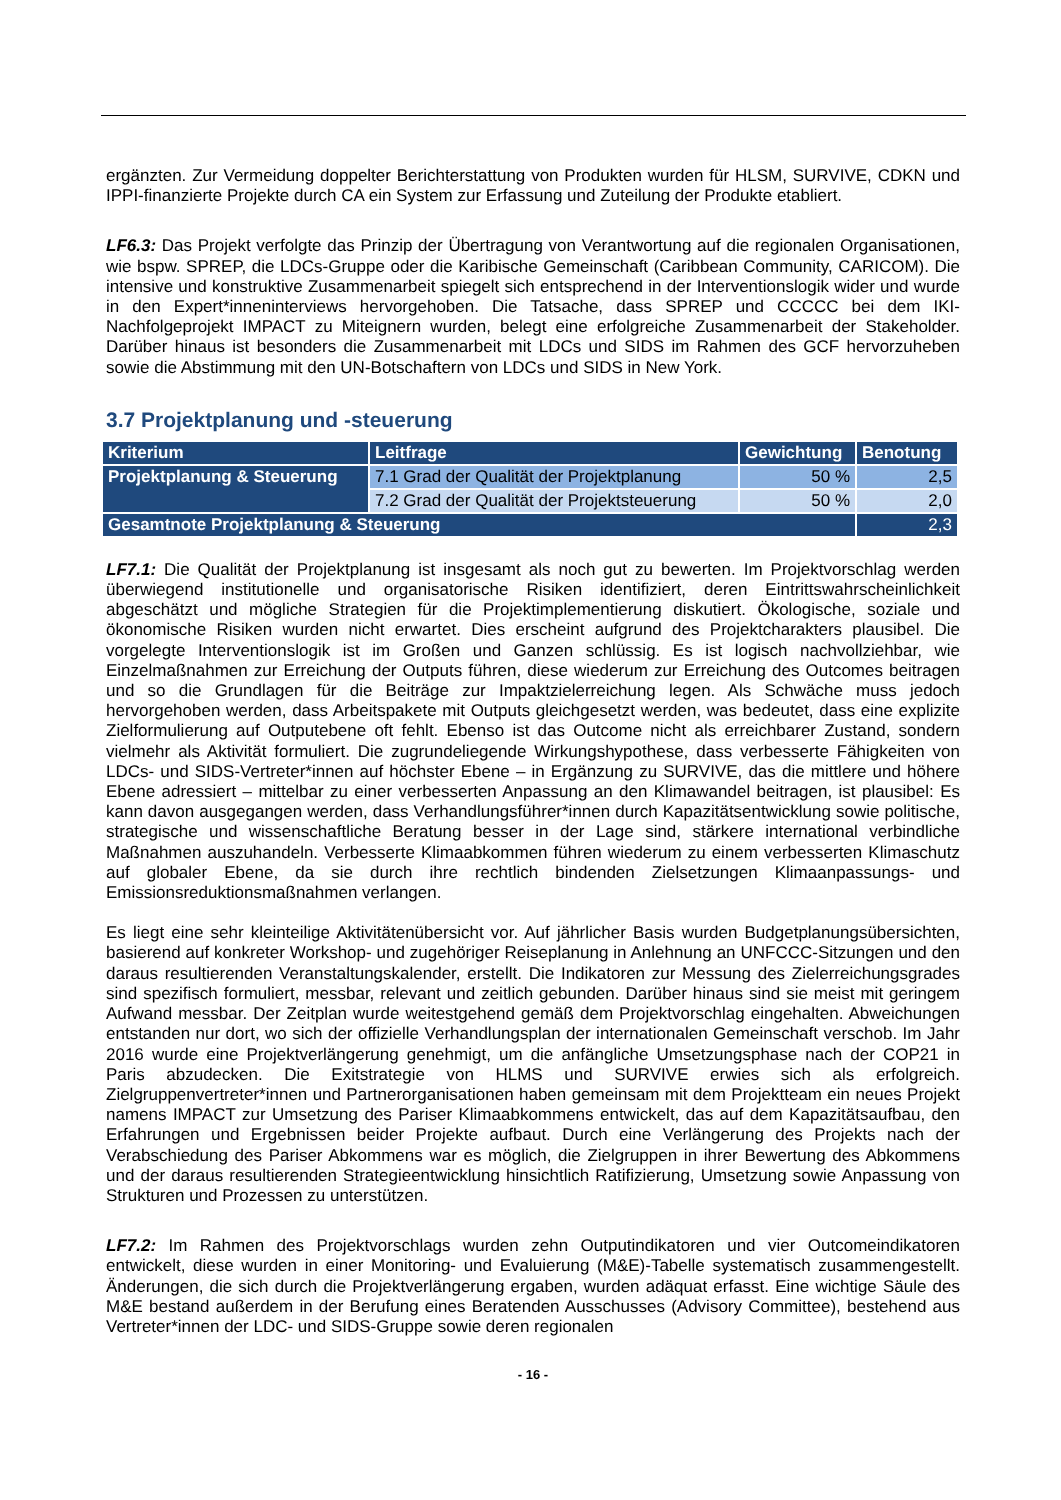ergänzten. Zur Vermeidung doppelter Berichterstattung von Produkten wurden für HLSM, SURVIVE, CDKN und IPPI-finanzierte Projekte durch CA ein System zur Erfassung und Zuteilung der Produkte etabliert.
LF6.3: Das Projekt verfolgte das Prinzip der Übertragung von Verantwortung auf die regionalen Organisationen, wie bspw. SPREP, die LDCs-Gruppe oder die Karibische Gemeinschaft (Caribbean Community, CARICOM). Die intensive und konstruktive Zusammenarbeit spiegelt sich entsprechend in der Interventionslogik wider und wurde in den Expert*inneninterviews hervorgehoben. Die Tatsache, dass SPREP und CCCCC bei dem IKI-Nachfolgeprojekt IMPACT zu Miteignern wurden, belegt eine erfolgreiche Zusammenarbeit der Stakeholder. Darüber hinaus ist besonders die Zusammenarbeit mit LDCs und SIDS im Rahmen des GCF hervorzuheben sowie die Abstimmung mit den UN-Botschaftern von LDCs und SIDS in New York.
3.7 Projektplanung und -steuerung
| Kriterium | Leitfrage | Gewichtung | Benotung |
| --- | --- | --- | --- |
| Projektplanung & Steuerung | 7.1 Grad der Qualität der Projektplanung | 50 % | 2,5 |
| | 7.2 Grad der Qualität der Projektsteuerung | 50 % | 2,0 |
| Gesamtnote Projektplanung & Steuerung | | | 2,3 |
LF7.1: Die Qualität der Projektplanung ist insgesamt als noch gut zu bewerten. Im Projektvorschlag werden überwiegend institutionelle und organisatorische Risiken identifiziert, deren Eintrittswahrscheinlichkeit abgeschätzt und mögliche Strategien für die Projektimplementierung diskutiert. Ökologische, soziale und ökonomische Risiken wurden nicht erwartet. Dies erscheint aufgrund des Projektcharakters plausibel. Die vorgelegte Interventionslogik ist im Großen und Ganzen schlüssig. Es ist logisch nachvollziehbar, wie Einzelmaßnahmen zur Erreichung der Outputs führen, diese wiederum zur Erreichung des Outcomes beitragen und so die Grundlagen für die Beiträge zur Impaktzielerreichung legen. Als Schwäche muss jedoch hervorgehoben werden, dass Arbeitspakete mit Outputs gleichgesetzt werden, was bedeutet, dass eine explizite Zielformulierung auf Outputebene oft fehlt. Ebenso ist das Outcome nicht als erreichbarer Zustand, sondern vielmehr als Aktivität formuliert. Die zugrundeliegende Wirkungshypothese, dass verbesserte Fähigkeiten von LDCs- und SIDS-Vertreter*innen auf höchster Ebene – in Ergänzung zu SURVIVE, das die mittlere und höhere Ebene adressiert – mittelbar zu einer verbesserten Anpassung an den Klimawandel beitragen, ist plausibel: Es kann davon ausgegangen werden, dass Verhandlungsführer*innen durch Kapazitätsentwicklung sowie politische, strategische und wissenschaftliche Beratung besser in der Lage sind, stärkere international verbindliche Maßnahmen auszuhandeln. Verbesserte Klimaabkommen führen wiederum zu einem verbesserten Klimaschutz auf globaler Ebene, da sie durch ihre rechtlich bindenden Zielsetzungen Klimaanpassungs- und Emissionsreduktionsmaßnahmen verlangen.
Es liegt eine sehr kleinteilige Aktivitätenübersicht vor. Auf jährlicher Basis wurden Budgetplanungsübersichten, basierend auf konkreter Workshop- und zugehöriger Reiseplanung in Anlehnung an UNFCCC-Sitzungen und den daraus resultierenden Veranstaltungskalender, erstellt. Die Indikatoren zur Messung des Zielerreichungsgrades sind spezifisch formuliert, messbar, relevant und zeitlich gebunden. Darüber hinaus sind sie meist mit geringem Aufwand messbar. Der Zeitplan wurde weitestgehend gemäß dem Projektvorschlag eingehalten. Abweichungen entstanden nur dort, wo sich der offizielle Verhandlungsplan der internationalen Gemeinschaft verschob. Im Jahr 2016 wurde eine Projektverlängerung genehmigt, um die anfängliche Umsetzungsphase nach der COP21 in Paris abzudecken. Die Exitstrategie von HLMS und SURVIVE erwies sich als erfolgreich. Zielgruppenvertreter*innen und Partnerorganisationen haben gemeinsam mit dem Projektteam ein neues Projekt namens IMPACT zur Umsetzung des Pariser Klimaabkommens entwickelt, das auf dem Kapazitätsaufbau, den Erfahrungen und Ergebnissen beider Projekte aufbaut. Durch eine Verlängerung des Projekts nach der Verabschiedung des Pariser Abkommens war es möglich, die Zielgruppen in ihrer Bewertung des Abkommens und der daraus resultierenden Strategieentwicklung hinsichtlich Ratifizierung, Umsetzung sowie Anpassung von Strukturen und Prozessen zu unterstützen.
LF7.2: Im Rahmen des Projektvorschlags wurden zehn Outputindikatoren und vier Outcomeindikatoren entwickelt, diese wurden in einer Monitoring- und Evaluierung (M&E)-Tabelle systematisch zusammengestellt. Änderungen, die sich durch die Projektverlängerung ergaben, wurden adäquat erfasst. Eine wichtige Säule des M&E bestand außerdem in der Berufung eines Beratenden Ausschusses (Advisory Committee), bestehend aus Vertreter*innen der LDC- und SIDS-Gruppe sowie deren regionalen
- 16 -